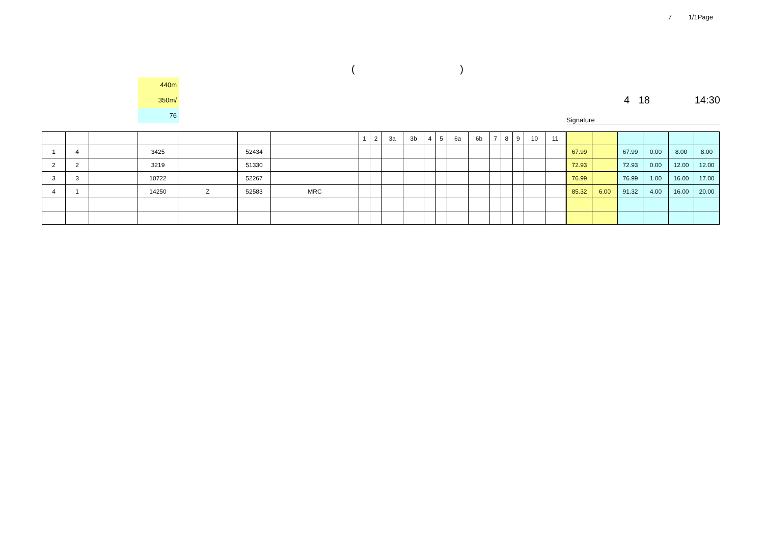7 1/1Page
()
440m
350m/
76
4 18 14:30
Signature
| | | | | | | | 1 | 2 | 3a | 3b | 4 | 5 | 6a | 6b | 7 | 8 | 9 | 10 | 11 | | | | | | | |
| 1 | 4 | | 3425 | | 52434 | | | | | | | | | | | | | | | | 67.99 | | 67.99 | 0.00 | 8.00 | 8.00 |
| 2 | 2 | | 3219 | | 51330 | | | | | | | | | | | | | | | | 72.93 | | 72.93 | 0.00 | 12.00 | 12.00 |
| 3 | 3 | | 10722 | | 52267 | | | | | | | | | | | | | | | | 76.99 | | 76.99 | 1.00 | 16.00 | 17.00 |
| 4 | 1 | | 14250 | Z | 52583 | MRC | | | | | | | | | | | | | | | 85.32 | 6.00 | 91.32 | 4.00 | 16.00 | 20.00 |